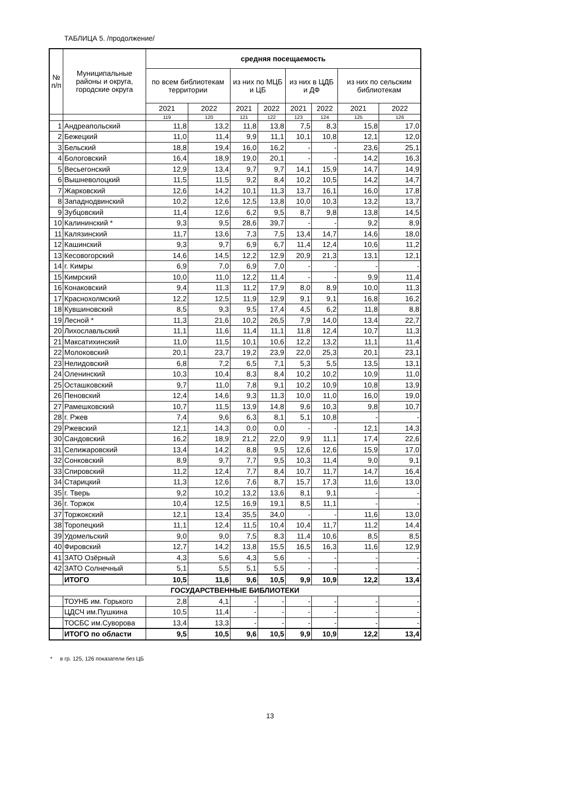ТАБЛИЦА 5. /продолжение/
| № п/п | Муниципальные районы и округа, городские округа | средняя посещаемость | | | | | | | |
| --- | --- | --- | --- | --- | --- | --- | --- | --- | --- |
| | | по всем библиотекам территории | | из них по МЦБ и ЦБ | | из них в ЦДБ и ДФ | | из них по сельским библиотекам | |
| | | 2021 | 2022 | 2021 | 2022 | 2021 | 2022 | 2021 | 2022 |
| | | 119 | 120 | 121 | 122 | 123 | 124 | 125 | 126 |
| 1 | Андреапольский | 11,8 | 13,2 | 11,8 | 13,8 | 7,5 | 8,3 | 15,8 | 17,0 |
| 2 | Бежецкий | 11,0 | 11,4 | 9,9 | 11,1 | 10,1 | 10,8 | 12,1 | 12,0 |
| 3 | Бельский | 18,8 | 19,4 | 16,0 | 16,2 | - | - | 23,6 | 25,1 |
| 4 | Бологовский | 16,4 | 18,9 | 19,0 | 20,1 | - | - | 14,2 | 16,3 |
| 5 | Весьегонский | 12,9 | 13,4 | 9,7 | 9,7 | 14,1 | 15,9 | 14,7 | 14,9 |
| 6 | Вышневолоцкий | 11,5 | 11,5 | 9,2 | 8,4 | 10,2 | 10,5 | 14,2 | 14,7 |
| 7 | Жарковский | 12,6 | 14,2 | 10,1 | 11,3 | 13,7 | 16,1 | 16,0 | 17,8 |
| 8 | Западнодвинский | 10,2 | 12,6 | 12,5 | 13,8 | 10,0 | 10,3 | 13,2 | 13,7 |
| 9 | Зубцовский | 11,4 | 12,6 | 6,2 | 9,5 | 8,7 | 9,8 | 13,8 | 14,5 |
| 10 | Калининский * | 9,3 | 9,5 | 28,6 | 39,7 | - | - | 9,2 | 8,9 |
| 11 | Калязинский | 11,7 | 13,6 | 7,3 | 7,5 | 13,4 | 14,7 | 14,6 | 18,0 |
| 12 | Кашинский | 9,3 | 9,7 | 6,9 | 6,7 | 11,4 | 12,4 | 10,6 | 11,2 |
| 13 | Кесовогорский | 14,6 | 14,5 | 12,2 | 12,9 | 20,9 | 21,3 | 13,1 | 12,1 |
| 14 | г. Кимры | 6,9 | 7,0 | 6,9 | 7,0 | - | - | - | - |
| 15 | Кимрский | 10,0 | 11,0 | 12,2 | 11,4 | - | - | 9,9 | 11,4 |
| 16 | Конаковский | 9,4 | 11,3 | 11,2 | 17,9 | 8,0 | 8,9 | 10,0 | 11,3 |
| 17 | Краснохолмский | 12,2 | 12,5 | 11,9 | 12,9 | 9,1 | 9,1 | 16,8 | 16,2 |
| 18 | Кувшиновский | 8,5 | 9,3 | 9,5 | 17,4 | 4,5 | 6,2 | 11,8 | 8,8 |
| 19 | Лесной * | 11,3 | 21,6 | 10,2 | 26,5 | 7,9 | 14,0 | 13,4 | 22,7 |
| 20 | Лихославльский | 11,1 | 11,6 | 11,4 | 11,1 | 11,8 | 12,4 | 10,7 | 11,3 |
| 21 | Максатихинский | 11,0 | 11,5 | 10,1 | 10,6 | 12,2 | 13,2 | 11,1 | 11,4 |
| 22 | Молоковский | 20,1 | 23,7 | 19,2 | 23,9 | 22,0 | 25,3 | 20,1 | 23,1 |
| 23 | Нелидовский | 6,8 | 7,2 | 6,5 | 7,1 | 5,3 | 5,5 | 13,5 | 13,1 |
| 24 | Оленинский | 10,3 | 10,4 | 8,3 | 8,4 | 10,2 | 10,2 | 10,9 | 11,0 |
| 25 | Осташковский | 9,7 | 11,0 | 7,8 | 9,1 | 10,2 | 10,9 | 10,8 | 13,9 |
| 26 | Пеновский | 12,4 | 14,6 | 9,3 | 11,3 | 10,0 | 11,0 | 16,0 | 19,0 |
| 27 | Рамешковский | 10,7 | 11,5 | 13,9 | 14,8 | 9,6 | 10,3 | 9,8 | 10,7 |
| 28 | г. Ржев | 7,4 | 9,6 | 6,3 | 8,1 | 5,1 | 10,8 | - | - |
| 29 | Ржевский | 12,1 | 14,3 | 0,0 | 0,0 | - | - | 12,1 | 14,3 |
| 30 | Сандовский | 16,2 | 18,9 | 21,2 | 22,0 | 9,9 | 11,1 | 17,4 | 22,6 |
| 31 | Селижаровский | 13,4 | 14,2 | 8,8 | 9,5 | 12,6 | 12,6 | 15,9 | 17,0 |
| 32 | Сонковский | 8,9 | 9,7 | 7,7 | 9,5 | 10,3 | 11,4 | 9,0 | 9,1 |
| 33 | Спировский | 11,2 | 12,4 | 7,7 | 8,4 | 10,7 | 11,7 | 14,7 | 16,4 |
| 34 | Старицкий | 11,3 | 12,6 | 7,6 | 8,7 | 15,7 | 17,3 | 11,6 | 13,0 |
| 35 | г. Тверь | 9,2 | 10,2 | 13,2 | 13,6 | 8,1 | 9,1 | - | - |
| 36 | г. Торжок | 10,4 | 12,5 | 16,9 | 19,1 | 8,5 | 11,1 | - | - |
| 37 | Торжокский | 12,1 | 13,4 | 35,5 | 34,0 | - | - | 11,6 | 13,0 |
| 38 | Торопецкий | 11,1 | 12,4 | 11,5 | 10,4 | 10,4 | 11,7 | 11,2 | 14,4 |
| 39 | Удомельский | 9,0 | 9,0 | 7,5 | 8,3 | 11,4 | 10,6 | 8,5 | 8,5 |
| 40 | Фировский | 12,7 | 14,2 | 13,8 | 15,5 | 16,5 | 16,3 | 11,6 | 12,9 |
| 41 | ЗАТО Озёрный | 4,3 | 5,6 | 4,3 | 5,6 | - | - | - | - |
| 42 | ЗАТО Солнечный | 5,1 | 5,5 | 5,1 | 5,5 | - | - | - | - |
| | ИТОГО | 10,5 | 11,6 | 9,6 | 10,5 | 9,9 | 10,9 | 12,2 | 13,4 |
| ГОСУДАРСТВЕННЫЕ БИБЛИОТЕКИ | | | | | | | | | |
| | ТОУНБ им. Горького | 2,8 | 4,1 | - | - | - | - | - | - |
| | ЦДСЧ им.Пушкина | 10,5 | 11,4 | - | - | - | - | - | - |
| | ТОСБС им.Суворова | 13,4 | 13,3 | - | - | - | - | - | - |
| | ИТОГО по области | 9,5 | 10,5 | 9,6 | 10,5 | 9,9 | 10,9 | 12,2 | 13,4 |
* в гр. 125, 126 показатели без ЦБ
13